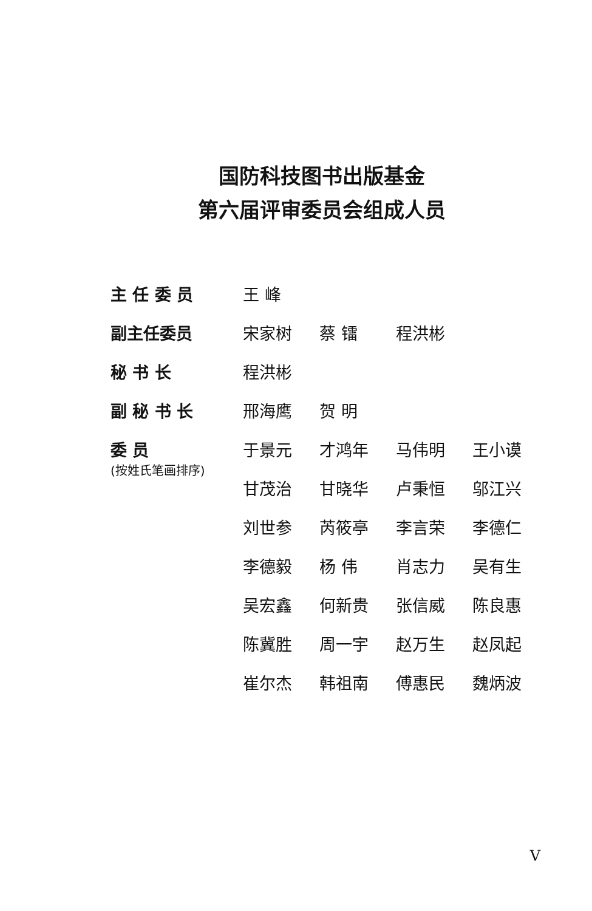国防科技图书出版基金
第六届评审委员会组成人员
主 任 委 员 王 峰
副主任委员 宋家树 蔡 镭 程洪彬
秘 书 长 程洪彬
副 秘 书 长 邢海鹰 贺 明
委 员
(按姓氏笔画排序)
于景元 才鸿年 马伟明 王小谟
甘茂治 甘晓华 卢秉恒 邬江兴
刘世参 芮筱亭 李言荣 李德仁
李德毅 杨 伟 肖志力 吴有生
吴宏鑫 何新贵 张信威 陈良惠
陈冀胜 周一宇 赵万生 赵凤起
崔尔杰 韩祖南 傅惠民 魏炳波
V